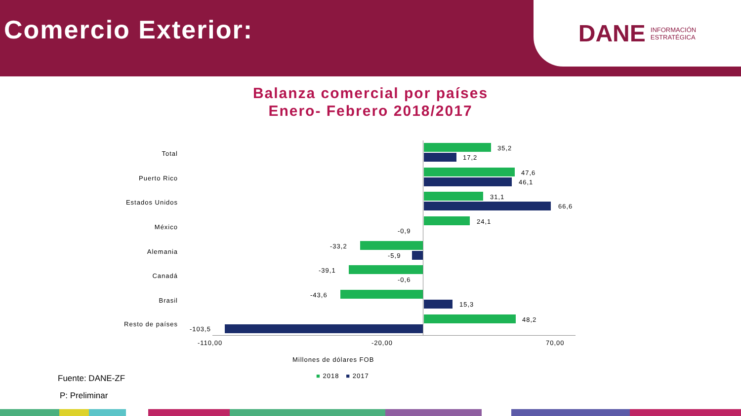Comercio Exterior:
DANE INFORMACIÓN
ESTRATÉGICA
Balanza comercial por países
Enero- Febrero 2018/2017
Total
35,2
17,2
Puerto Rico
47,6
46,1
Estados Unidos
31,1
66,6
México
24,1
-0,9
Alemania
-33,2
-5,9
Canadá
-39,1
-0,6
Brasil
-43,6
15,3
Resto de países
48,2
-103,5
-110,00 -20,00 70,00
Millones de dólares FOB
■ 2018 ■ 2017
Fuente: DANE-ZF
P: Preliminar